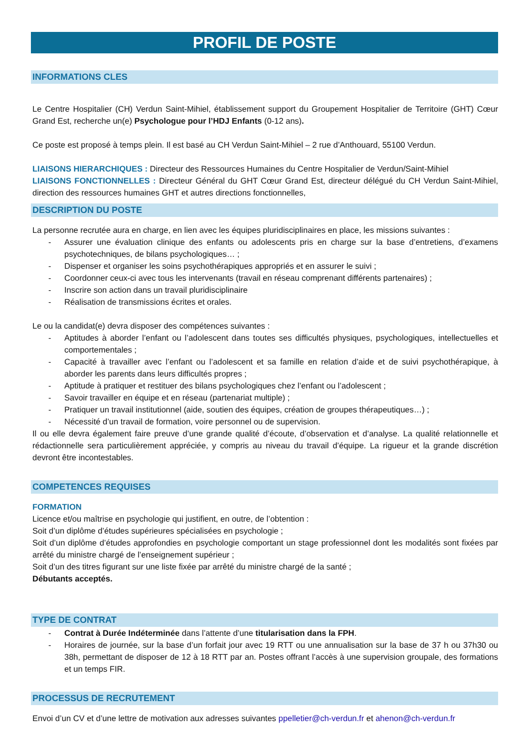PROFIL DE POSTE
INFORMATIONS CLES
Le Centre Hospitalier (CH) Verdun Saint-Mihiel, établissement support du Groupement Hospitalier de Territoire (GHT) Cœur Grand Est, recherche un(e) Psychologue pour l’HDJ Enfants (0-12 ans).
Ce poste est proposé à temps plein. Il est basé au CH Verdun Saint-Mihiel – 2 rue d’Anthouard, 55100 Verdun.
LIAISONS HIERARCHIQUES : Directeur des Ressources Humaines du Centre Hospitalier de Verdun/Saint-Mihiel
LIAISONS FONCTIONNELLES : Directeur Général du GHT Cœur Grand Est, directeur délégué du CH Verdun Saint-Mihiel, direction des ressources humaines GHT et autres directions fonctionnelles,
DESCRIPTION DU POSTE
La personne recrutée aura en charge, en lien avec les équipes pluridisciplinaires en place, les missions suivantes :
- Assurer une évaluation clinique des enfants ou adolescents pris en charge sur la base d’entretiens, d’examens psychotechniques, de bilans psychologiques… ;
- Dispenser et organiser les soins psychothérapiques appropriés et en assurer le suivi ;
- Coordonner ceux-ci avec tous les intervenants (travail en réseau comprenant différents partenaires) ;
- Inscrire son action dans un travail pluridisciplinaire
- Réalisation de transmissions écrites et orales.
Le ou la candidat(e) devra disposer des compétences suivantes :
- Aptitudes à aborder l’enfant ou l’adolescent dans toutes ses difficultés physiques, psychologiques, intellectuelles et comportementales ;
- Capacité à travailler avec l’enfant ou l’adolescent et sa famille en relation d’aide et de suivi psychothérapique, à aborder les parents dans leurs difficultés propres ;
- Aptitude à pratiquer et restituer des bilans psychologiques chez l’enfant ou l’adolescent ;
- Savoir travailler en équipe et en réseau (partenariat multiple) ;
- Pratiquer un travail institutionnel (aide, soutien des équipes, création de groupes thérapeutiques…) ;
- Nécessité d’un travail de formation, voire personnel ou de supervision.
Il ou elle devra également faire preuve d’une grande qualité d’écoute, d’observation et d’analyse. La qualité relationnelle et rédactionnelle sera particulièrement appréciée, y compris au niveau du travail d’équipe. La rigueur et la grande discrétion devront être incontestables.
COMPETENCES REQUISES
FORMATION
Licence et/ou maîtrise en psychologie qui justifient, en outre, de l’obtention :
Soit d’un diplôme d’études supérieures spécialisées en psychologie ;
Soit d’un diplôme d’études approfondies en psychologie comportant un stage professionnel dont les modalités sont fixées par arrêté du ministre chargé de l’enseignement supérieur ;
Soit d’un des titres figurant sur une liste fixée par arrêté du ministre chargé de la santé ;
Débutants acceptés.
TYPE DE CONTRAT
- Contrat à Durée Indéterminée dans l’attente d’une titularisation dans la FPH.
- Horaires de journée, sur la base d’un forfait jour avec 19 RTT ou une annualisation sur la base de 37 h ou 37h30 ou 38h, permettant de disposer de 12 à 18 RTT par an. Postes offrant l’accès à une supervision groupale, des formations et un temps FIR.
PROCESSUS DE RECRUTEMENT
Envoi d’un CV et d’une lettre de motivation aux adresses suivantes ppelletier@ch-verdun.fr et ahenon@ch-verdun.fr